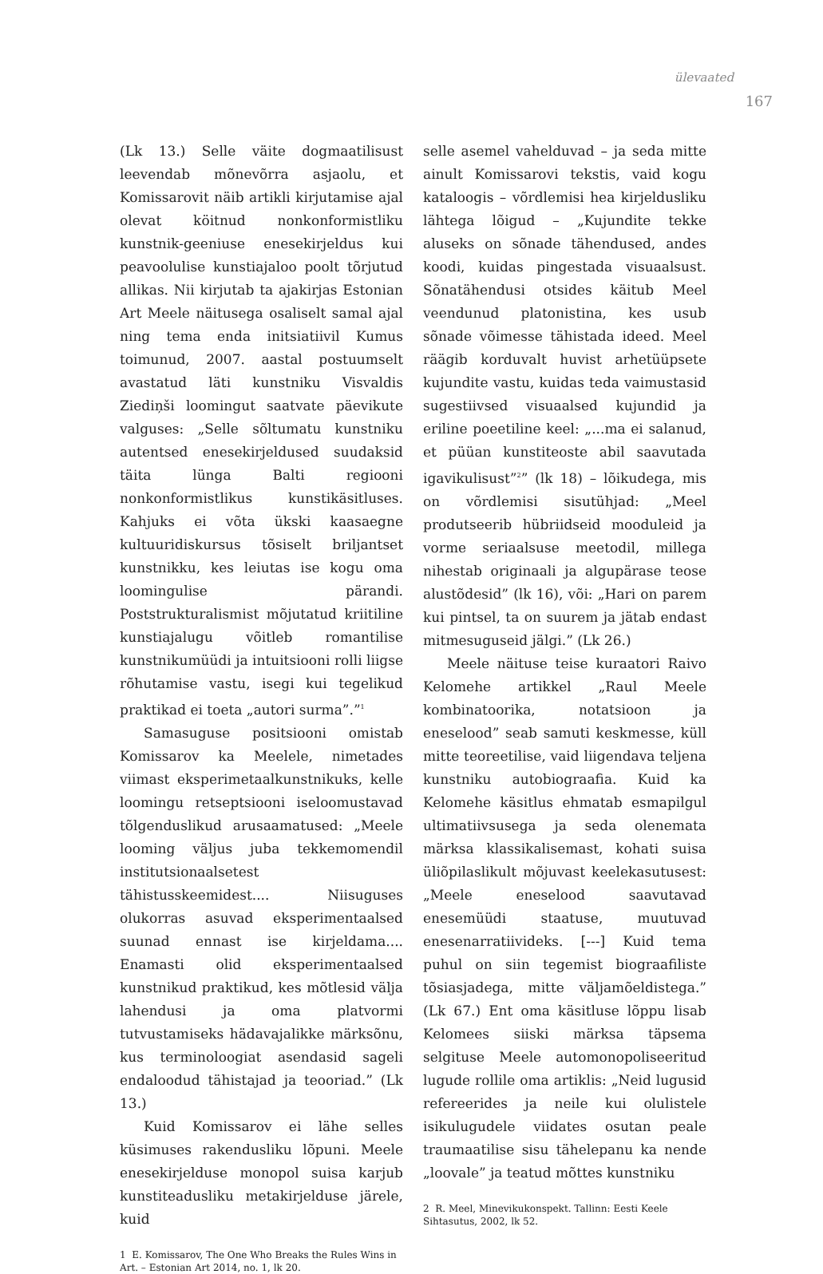ülevaated
167
(Lk 13.) Selle väite dogmaatilisust leevendab mõnevõrra asjaolu, et Komissarovit näib artikli kirjutamise ajal olevat köitnud nonkonformistliku kunstnik-geeniuse enesekirjeldus kui peavoolulise kunstiajaloo poolt tõrjutud allikas. Nii kirjutab ta ajakirjas Estonian Art Meele näitusega osaliselt samal ajal ning tema enda initsiatiivil Kumus toimunud, 2007. aastal postuumselt avastatud läti kunstniku Visvaldis Ziediņši loomingut saatvate päevikute valguses: „Selle sõltumatu kunstniku autentsed enesekirjeldused suudaksid täita lünga Balti regiooni nonkonformistlikus kunstikäsitluses. Kahjuks ei võta ükski kaasaegne kultuuridiskursus tõsiselt briljantset kunstnikku, kes leiutas ise kogu oma loomingulise pärandi. Poststrukturalismist mõjutatud kriitiline kunstiajalugu võitleb romantilise kunstnikumüüdi ja intuitsiooni rolli liigse rõhutamise vastu, isegi kui tegelikud praktikad ei toeta „autori surma”.”<sup>1</sup>
Samasuguse positsiooni omistab Komissarov ka Meelele, nimetades viimast eksperimetaalkunstnikuks, kelle loomingu retseptsiooni iseloomustavad tõlgenduslikud arusaamatused: „Meele looming väljus juba tekkemomendil institutsionaalsetest tähistusskeemidest.... Niisuguses olukorras asuvad eksperimentaalsed suunad ennast ise kirjeldama.... Enamasti olid eksperimentaalsed kunstnikud praktikud, kes mõtlesid välja lahendusi ja oma platvormi tutvustamiseks hädavajalikke märksõnu, kus terminoloogiat asendasid sageli endaloodud tähistajad ja teooriad.” (Lk 13.)
Kuid Komissarov ei lähe selles küsimuses rakendusliku lõpuni. Meele enesekirjelduse monopol suisa karjub kunstiteadusliku metakirjelduse järele, kuid
1 E. Komissarov, The One Who Breaks the Rules Wins in Art. – Estonian Art 2014, no. 1, lk 20.
selle asemel vahelduvad – ja seda mitte ainult Komissarovi tekstis, vaid kogu kataloogis – võrdlemisi hea kirjeldusliku lähtega lõigud – „Kujundite tekke aluseks on sõnade tähendused, andes koodi, kuidas pingestada visuaalsust. Sõnatähendusi otsides käitub Meel veendunud platonistina, kes usub sõnade võimesse tähistada ideed. Meel räägib korduvalt huvist arhetüüpsete kujundite vastu, kuidas teda vaimustasid sugestiivsed visuaalsed kujundid ja eriline poeetiline keel: „...ma ei salanud, et püüan kunstiteoste abil saavutada igavikulisust”<sup>2</sup>” (lk 18) – lõikudega, mis on võrdlemisi sisutühjad: „Meel produtseerib hübriidseid mooduleid ja vorme seriaalsuse meetodil, millega nihestab originaali ja algupärase teose alustõdesid” (lk 16), või: „Hari on parem kui pintsel, ta on suurem ja jätab endast mitmesuguseid jälgi.” (Lk 26.)
Meele näituse teise kuraatori Raivo Kelomehe artikkel „Raul Meele kombinatoorika, notatsioon ja eneselood” seab samuti keskmesse, küll mitte teoreetilise, vaid liigendava teljena kunstniku autobiograafia. Kuid ka Kelomehe käsitlus ehmatab esmapilgul ultimatiivsusega ja seda olenemata märksa klassikalisemast, kohati suisa üliõpilaslikult mõjuvast keelekasutusest: „Meele eneselood saavutavad enesemüüdi staatuse, muutuvad enesenarratiivideks. [---] Kuid tema puhul on siin tegemist biograafiliste tõsiasjadega, mitte väljamõeldistega.” (Lk 67.) Ent oma käsitluse lõppu lisab Kelomees siiski märksa täpsema selgituse Meele automonopoliseeritud lugude rollile oma artiklis: „Neid lugusid refereerides ja neile kui olulistele isikulugudele viidates osutan peale traumaatilise sisu tähelepanu ka nende „loovale” ja teatud mõttes kunstniku
2 R. Meel, Minevikukonspekt. Tallinn: Eesti Keele Sihtasutus, 2002, lk 52.